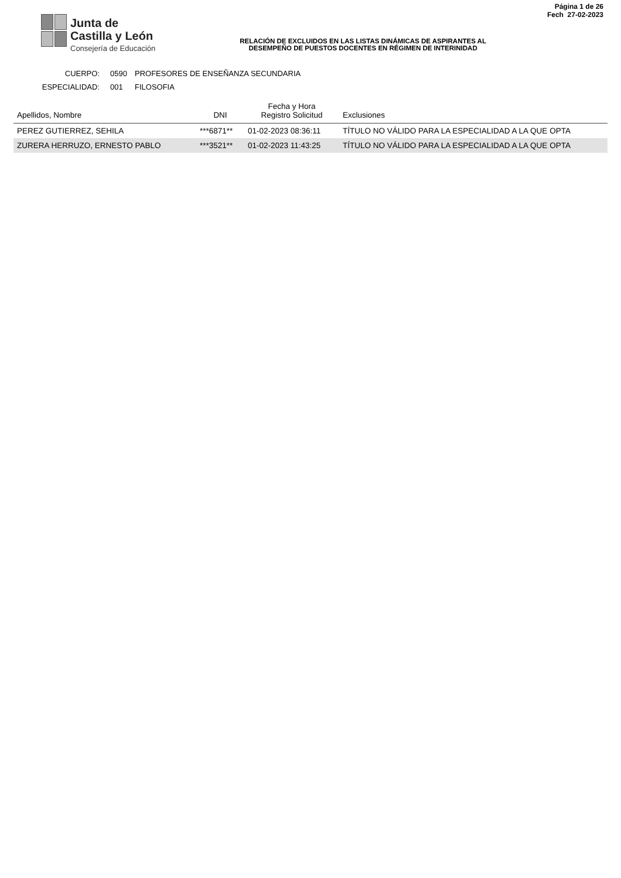Junta de
Castilla y León
Consejería de Educación
RELACIÓN DE EXCLUIDOS EN LAS LISTAS DINÁMICAS DE ASPIRANTES AL
DESEMPEÑO DE PUESTOS DOCENTES EN RÉGIMEN DE INTERINIDAD
Página 1 de 26
Fech 27-02-2023
CUERPO: 0590 PROFESORES DE ENSEÑANZA SECUNDARIA
ESPECIALIDAD: 001 FILOSOFIA
| Apellidos, Nombre | DNI | Fecha y Hora Registro Solicitud | Exclusiones |
| --- | --- | --- | --- |
| PEREZ GUTIERREZ, SEHILA | ***6871** | 01-02-2023 08:36:11 | TÍTULO NO VÁLIDO PARA LA ESPECIALIDAD A LA QUE OPTA |
| ZURERA HERRUZO, ERNESTO PABLO | ***3521** | 01-02-2023 11:43:25 | TÍTULO NO VÁLIDO PARA LA ESPECIALIDAD A LA QUE OPTA |